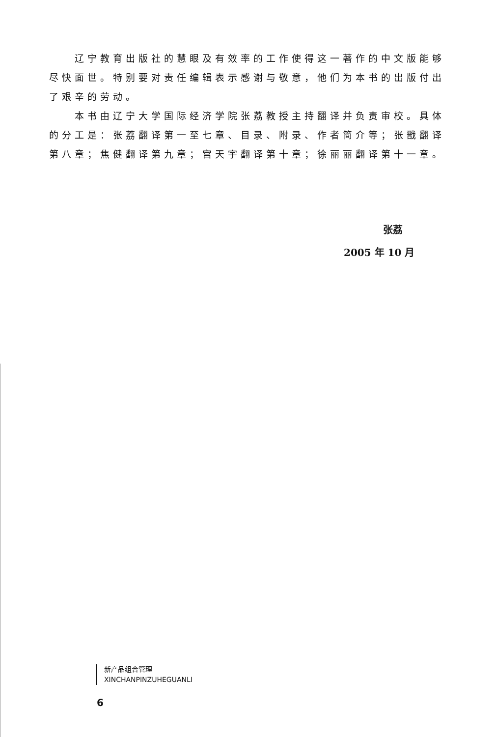辽宁教育出版社的慧眼及有效率的工作使得这一著作的中文版能够尽快面世。特别要对责任编辑表示感谢与敬意，他们为本书的出版付出了艰辛的劳动。
本书由辽宁大学国际经济学院张荔教授主持翻译并负责审校。具体的分工是：张荔翻译第一至七章、目录、附录、作者简介等；张戬翻译第八章；焦健翻译第九章；宫天宇翻译第十章；徐丽丽翻译第十一章。
张荔
2005 年 10 月
新产品组合管理
XINCHANPINZUHEGUANLI
6